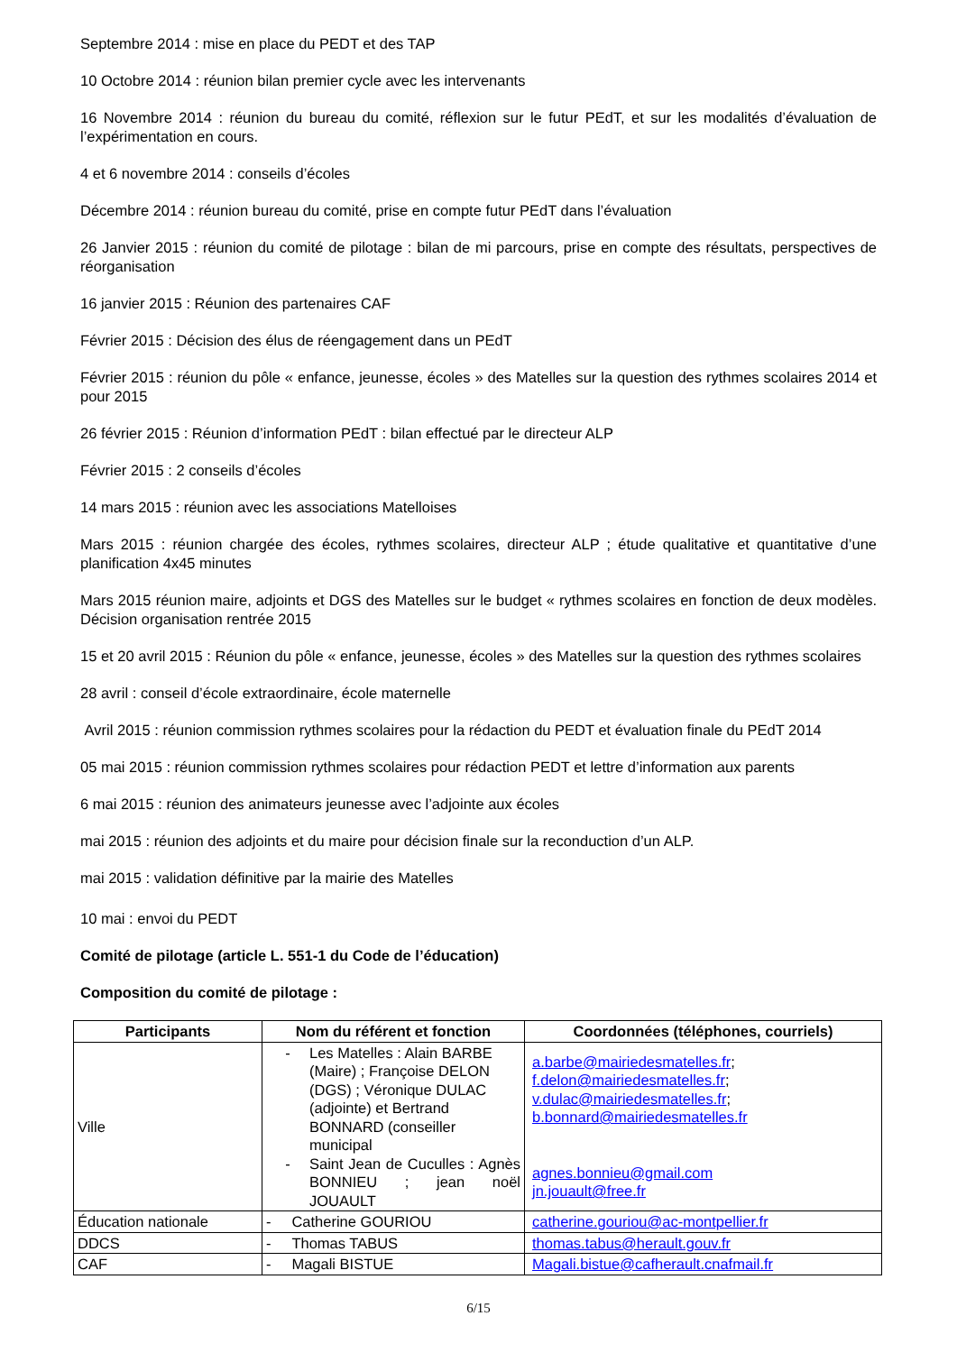Septembre 2014 : mise en place du PEDT et des TAP
10 Octobre 2014 : réunion bilan premier cycle avec les intervenants
16 Novembre 2014 : réunion du bureau du comité, réflexion sur le futur PEdT, et sur les modalités d’évaluation de l’expérimentation en cours.
4 et 6 novembre 2014 : conseils d’écoles
Décembre 2014 : réunion bureau du comité, prise en compte futur PEdT dans l’évaluation
26 Janvier 2015 : réunion du comité de pilotage : bilan de mi parcours, prise en compte des résultats, perspectives de réorganisation
16 janvier 2015 : Réunion des partenaires CAF
Février 2015 : Décision des élus de réengagement dans un PEdT
Février 2015 : réunion du pôle « enfance, jeunesse, écoles » des Matelles sur la question des rythmes scolaires 2014 et pour 2015
26 février 2015 : Réunion d’information PEdT : bilan effectué par le directeur ALP
Février 2015 : 2 conseils d’écoles
14 mars 2015 : réunion avec les associations Matelloises
Mars 2015 : réunion chargée des écoles, rythmes scolaires, directeur ALP ; étude qualitative et quantitative d’une planification 4x45 minutes
Mars 2015 réunion maire, adjoints et DGS des Matelles sur le budget « rythmes scolaires en fonction de deux modèles. Décision organisation rentrée 2015
15 et 20 avril 2015 : Réunion du pôle « enfance, jeunesse, écoles » des Matelles sur la question des rythmes scolaires
28 avril : conseil d’école extraordinaire, école maternelle
Avril 2015 : réunion commission rythmes scolaires pour la rédaction du PEDT et évaluation finale du PEdT 2014
05 mai 2015 : réunion commission rythmes scolaires pour rédaction PEDT et lettre d’information aux parents
6 mai 2015 : réunion des animateurs jeunesse avec l’adjointe aux écoles
mai 2015 : réunion des adjoints et du maire pour décision finale sur la reconduction d’un ALP.
mai 2015 : validation définitive par la mairie des Matelles
10 mai : envoi du PEDT
Comité de pilotage (article L. 551-1 du Code de l’éducation)
Composition du comité de pilotage :
| Participants | Nom du référent et fonction | Coordonnées (téléphones, courriels) |
| --- | --- | --- |
| Ville | - Les Matelles : Alain BARBE (Maire) ; Françoise DELON (DGS) ; Véronique DULAC (adjointe) et Bertrand BONNARD (conseiller municipal - Saint Jean de Cuculles : Agnès BONNIEU ; jean noël JOUAULT | a.barbe@mairiedesmatelles.fr ; f.delon@mairiedesmatelles.fr ; v.dulac@mairiedesmatelles.fr ; b.bonnard@mairiedesmatelles.fr agnes.bonnieu@gmail.com jn.jouault@free.fr |
| Éducation nationale | - Catherine GOURIOU | catherine.gouriou@ac-montpellier.fr |
| DDCS | - Thomas TABUS | thomas.tabus@herault.gouv.fr |
| CAF | - Magali BISTUE | Magali.bistue@cafherault.cnafmail.fr |
6/15